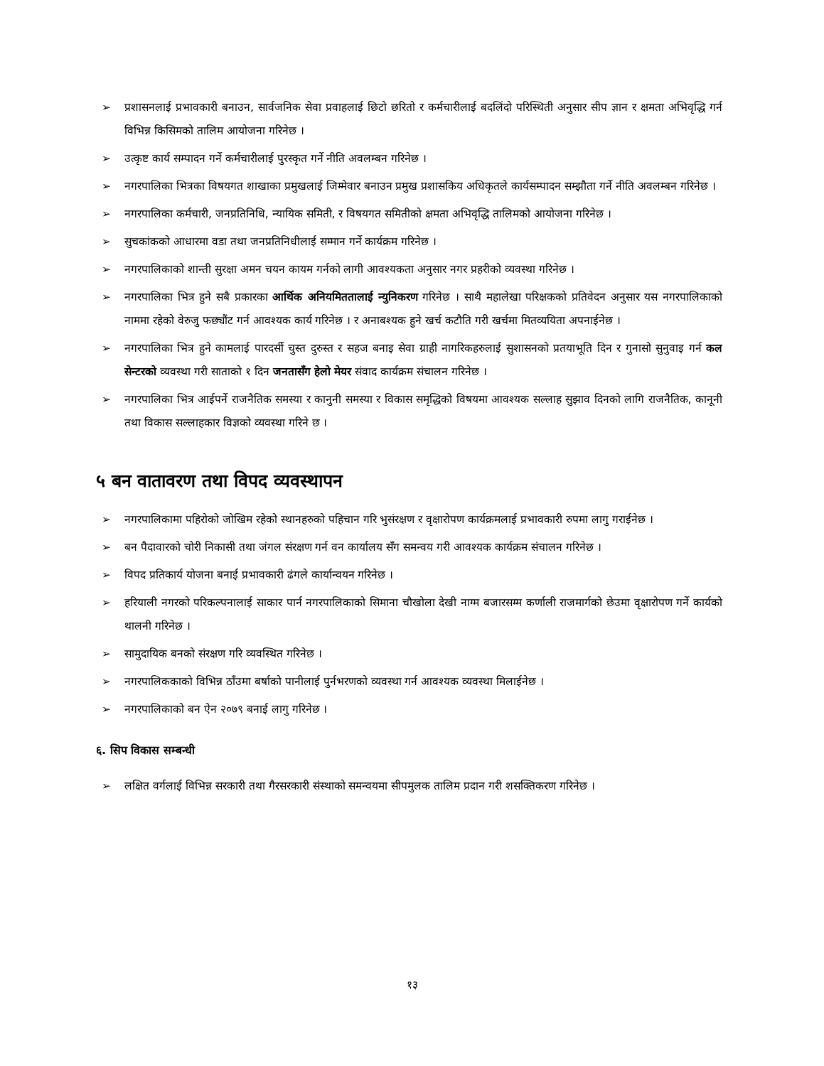➢ प्रशासनलाई प्रभावकारी बनाउन, सार्वजनिक सेवा प्रवाहलाई छिटो छरितो र कर्मचारीलाई बदलिंदो परिस्थिती अनुसार सीप ज्ञान र क्षमता अभिवृद्धि गर्न विभिन्न किसिमको तालिम आयोजना गरिनेछ ।
➢ उत्कृष्ट कार्य सम्पादन गर्ने कर्मचारीलाई पुरस्कृत गर्ने नीति अवलम्बन गरिनेछ ।
➢ नगरपालिका भित्रका विषयगत शाखाका प्रमुखलाई जिम्मेवार बनाउन प्रमुख प्रशासकिय अधिकृतले कार्यसम्पादन सम्झौता गर्ने नीति अवलम्बन गरिनेछ ।
➢ नगरपालिका कर्मचारी, जनप्रतिनिधि, न्यायिक समिती, र विषयगत समितीको क्षमता अभिवृद्धि तालिमको आयोजना गरिनेछ ।
➢ सुचकांकको आधारमा वडा तथा जनप्रतिनिधीलाई सम्मान गर्ने कार्यक्रम गरिनेछ ।
➢ नगरपालिकाको शान्ती सुरक्षा अमन चयन कायम गर्नको लागी आवश्यकता अनुसार नगर प्रहरीको व्यवस्था गरिनेछ ।
➢ नगरपालिका भित्र हुने सबै प्रकारका आर्थिक अनियमिततालाई न्युनिकरण गरिनेछ । साथै महालेखा परिक्षकको प्रतिवेदन अनुसार यस नगरपालिकाको नाममा रहेको वेरुजु फछ्यौंट गर्न आवश्यक कार्य गरिनेछ । र अनाबश्यक हुने खर्च कटौति गरी खर्चमा मितव्ययिता अपनाईनेछ ।
➢ नगरपालिका भित्र हुने कामलाई पारदर्सी चुस्त दुरुस्त र सहज बनाइ सेवा ग्राही नागरिकहरुलाई सुशासनको प्रतयाभूति दिन र गुनासो सुनुवाइ गर्न कल सेन्टरको व्यवस्था गरी साताको १ दिन जनतासँग हेलो मेयर संवाद कार्यक्रम संचालन गरिनेछ ।
➢ नगरपालिका भित्र आईपर्ने राजनैतिक समस्या र कानुनी समस्या र विकास समृद्धिको विषयमा आवश्यक सल्लाह सुझाव दिनको लागि राजनैतिक, कानूनी तथा विकास सल्लाहकार विज्ञको व्यवस्था गरिने छ ।
५ बन वातावरण तथा विपद व्यवस्थापन
➢ नगरपालिकामा पहिरोको जोखिम रहेको स्थानहरुको पहिचान गरि भुसंरक्षण र वृक्षारोपण कार्यक्रमलाई प्रभावकारी रुपमा लागु गराईनेछ ।
➢ बन पैदावारको चोरी निकासी तथा जंगल संरक्षण गर्न वन कार्यालय सँग समन्वय गरी आवश्यक कार्यक्रम संचालन गरिनेछ ।
➢ विपद प्रतिकार्य योजना बनाई प्रभावकारी ढंगले कार्यान्वयन गरिनेछ ।
➢ हरियाली नगरको परिकल्पनालाई साकार पार्न नगरपालिकाको सिमाना चौखोला देखी नाग्म बजारसम्म कर्णाली राजमार्गको छेउमा वृक्षारोपण गर्ने कार्यको थालनी गरिनेछ ।
➢ सामुदायिक बनको संरक्षण गरि व्यवस्थित गरिनेछ ।
➢ नगरपालिककाको विभिन्न ठाँउमा बर्षाको पानीलाई पुर्नभरणको व्यवस्था गर्न आवश्यक व्यवस्था मिलाईनेछ ।
➢ नगरपालिकाको बन ऐन २०७९ बनाई लागु गरिनेछ ।
६. सिप विकास सम्बन्धी
➢ लक्षित वर्गलाई विभिन्न सरकारी तथा गैरसरकारी संस्थाको समन्वयमा सीपमुलक तालिम प्रदान गरी शसक्तिकरण गरिनेछ ।
१३